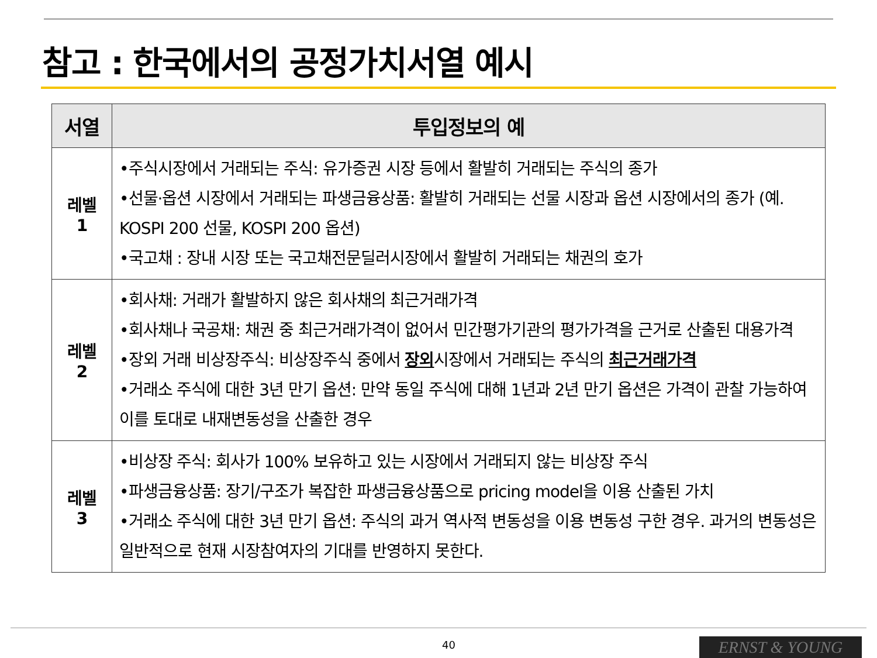참고 : 한국에서의 공정가치서열 예시
| 서열 | 투입정보의 예 |
| --- | --- |
| 레벨 1 | •주식시장에서 거래되는 주식: 유가증권 시장 등에서 활발히 거래되는 주식의 종가 •선물·옵션 시장에서 거래되는 파생금융상품: 활발히 거래되는 선물 시장과 옵션 시장에서의 종가 (예. KOSPI 200 선물, KOSPI 200 옵션) •국고채 : 장내 시장 또는 국고채전문딜러시장에서 활발히 거래되는 채권의 호가 |
| 레벨 2 | •회사채: 거래가 활발하지 않은 회사채의 최근거래가격 •회사채나 국공채: 채권 중 최근거래가격이 없어서 민간평가기관의 평가가격을 근거로 산출된 대용가격 •장외 거래 비상장주식: 비상장주식 중에서 장외 시장에서 거래되는 주식의 최근거래가격 •거래소 주식에 대한 3년 만기 옵션: 만약 동일 주식에 대해 1년과 2년 만기 옵션은 가격이 관찰 가능하여 이를 토대로 내재변동성을 산출한 경우 |
| 레벨 3 | •비상장 주식: 회사가 100% 보유하고 있는 시장에서 거래되지 않는 비상장 주식 •파생금융상품: 장기/구조가 복잡한 파생금융상품으로 pricing model을 이용 산출된 가치 •거래소 주식에 대한 3년 만기 옵션: 주식의 과거 역사적 변동성을 이용 변동성 구한 경우. 과거의 변동성은 일반적으로 현재 시장참여자의 기대를 반영하지 못한다. |
40 ERNST & YOUNG